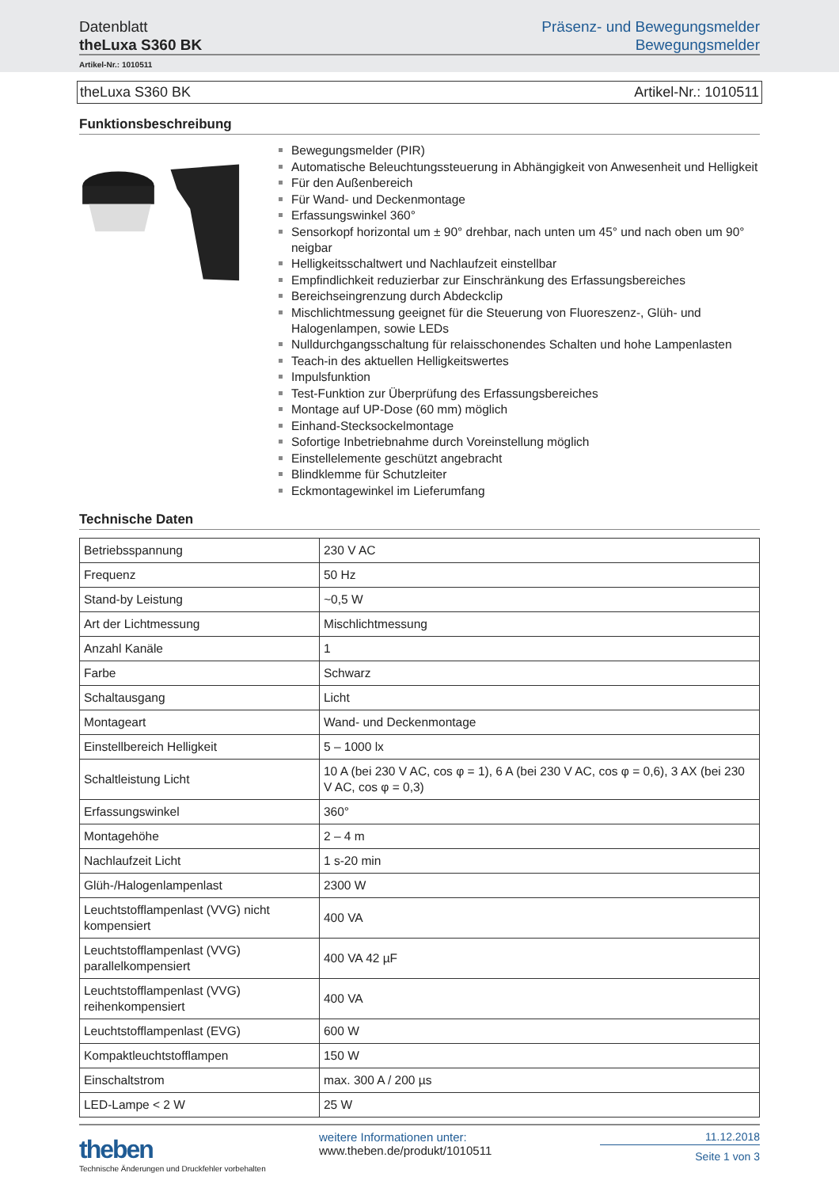Datenblatt
theLuxa S360 BK
Präsenz- und Bewegungsmelder
Bewegungsmelder
Artikel-Nr.: 1010511
theLuxa S360 BK Artikel-Nr.: 1010511
Funktionsbeschreibung
Bewegungsmelder (PIR)
Automatische Beleuchtungssteuerung in Abhängigkeit von Anwesenheit und Helligkeit
Für den Außenbereich
Für Wand- und Deckenmontage
Erfassungswinkel 360°
Sensorkopf horizontal um ± 90° drehbar, nach unten um 45° und nach oben um 90° neigbar
Helligkeitsschaltwert und Nachlaufzeit einstellbar
Empfindlichkeit reduzierbar zur Einschränkung des Erfassungsbereiches
Bereichseingrenzung durch Abdeckclip
Mischlichtmessung geeignet für die Steuerung von Fluoreszenz-, Glüh- und Halogenlampen, sowie LEDs
Nulldurchgangsschaltung für relaisschonendes Schalten und hohe Lampenlasten
Teach-in des aktuellen Helligkeitswertes
Impulsfunktion
Test-Funktion zur Überprüfung des Erfassungsbereiches
Montage auf UP-Dose (60 mm) möglich
Einhand-Stecksockelmontage
Sofortige Inbetriebnahme durch Voreinstellung möglich
Einstellelemente geschützt angebracht
Blindklemme für Schutzleiter
Eckmontagewinkel im Lieferumfang
Technische Daten
| Betriebsspannung | 230 V AC |
| Frequenz | 50 Hz |
| Stand-by Leistung | ~0,5 W |
| Art der Lichtmessung | Mischlichtmessung |
| Anzahl Kanäle | 1 |
| Farbe | Schwarz |
| Schaltausgang | Licht |
| Montageart | Wand- und Deckenmontage |
| Einstellbereich Helligkeit | 5 – 1000 lx |
| Schaltleistung Licht | 10 A (bei 230 V AC, cos φ = 1), 6 A (bei 230 V AC, cos φ = 0,6), 3 AX (bei 230 V AC, cos φ = 0,3) |
| Erfassungswinkel | 360° |
| Montagehöhe | 2 – 4 m |
| Nachlaufzeit Licht | 1 s-20 min |
| Glüh-/Halogenlampenlast | 2300 W |
| Leuchtstofflampenlast (VVG) nicht kompensiert | 400 VA |
| Leuchtstofflampenlast (VVG) parallelkompensiert | 400 VA 42 µF |
| Leuchtstofflampenlast (VVG) reihenkompensiert | 400 VA |
| Leuchtstofflampenlast (EVG) | 600 W |
| Kompaktleuchtstofflampen | 150 W |
| Einschaltstrom | max. 300 A / 200 µs |
| LED-Lampe < 2 W | 25 W |
theben
Technische Änderungen und Druckfehler vorbehalten
weitere Informationen unter:
www.theben.de/produkt/1010511
11.12.2018
Seite 1 von 3